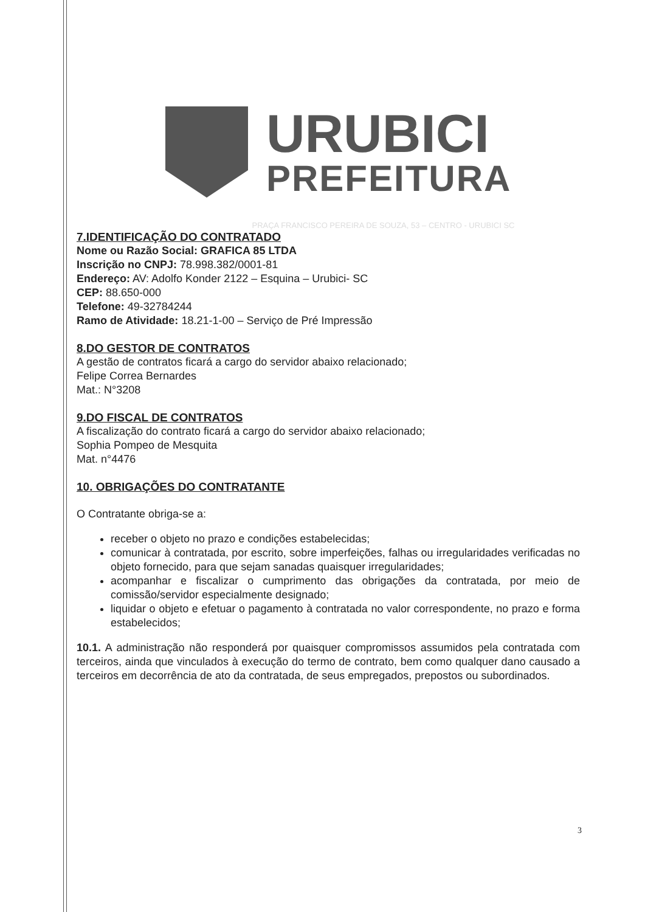URUBICI
PREFEITURA
PRAÇA FRANCISCO PEREIRA DE SOUZA, 53 – CENTRO - URUBICI SC
7.IDENTIFICAÇÃO DO CONTRATADO
Nome ou Razão Social: GRAFICA 85 LTDA
Inscrição no CNPJ: 78.998.382/0001-81
Endereço: AV: Adolfo Konder 2122 – Esquina – Urubici- SC
CEP: 88.650-000
Telefone: 49-32784244
Ramo de Atividade: 18.21-1-00 – Serviço de Pré Impressão
8.DO GESTOR DE CONTRATOS
A gestão de contratos ficará a cargo do servidor abaixo relacionado;
Felipe Correa Bernardes
Mat.: N°3208
9.DO FISCAL DE CONTRATOS
A fiscalização do contrato ficará a cargo do servidor abaixo relacionado;
Sophia Pompeo de Mesquita
Mat. n°4476
10. OBRIGAÇÕES DO CONTRATANTE
O Contratante obriga-se a:
receber o objeto no prazo e condições estabelecidas;
comunicar à contratada, por escrito, sobre imperfeições, falhas ou irregularidades verificadas no objeto fornecido, para que sejam sanadas quaisquer irregularidades;
acompanhar e fiscalizar o cumprimento das obrigações da contratada, por meio de comissão/servidor especialmente designado;
liquidar o objeto e efetuar o pagamento à contratada no valor correspondente, no prazo e forma estabelecidos;
10.1. A administração não responderá por quaisquer compromissos assumidos pela contratada com terceiros, ainda que vinculados à execução do termo de contrato, bem como qualquer dano causado a terceiros em decorrência de ato da contratada, de seus empregados, prepostos ou subordinados.
3